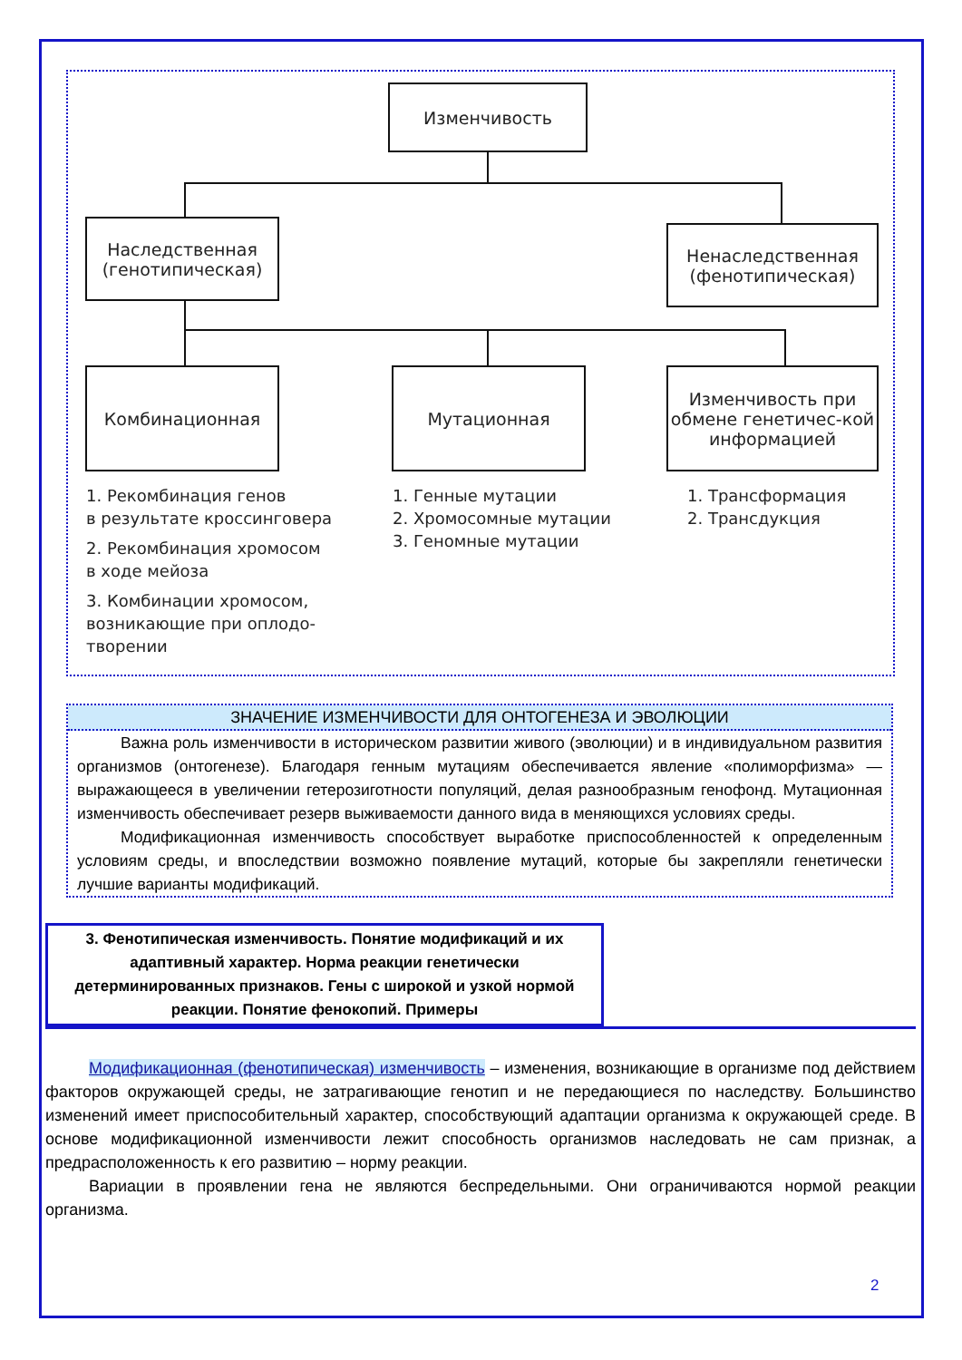Изменчивость
Наследственная
(генотипическая)
Ненаследственная
(фенотипическая)
Комбинационная Мутационная
Изменчивость при обмене генетичес-кой информацией
1. Рекомбинация генов
в результате кроссинговера
2. Рекомбинация хромосом
в ходе мейоза
3. Комбинации хромосом,
возникающие при оплодо-
творении
1. Генные мутации
2. Хромосомные мутации
3. Геномные мутации
1. Трансформация
2. Трансдукция
ЗНАЧЕНИЕ ИЗМЕНЧИВОСТИ ДЛЯ ОНТОГЕНЕЗА И ЭВОЛЮЦИИ
Важна роль изменчивости в историческом развитии живого (эволюции) и в индивидуальном развития организмов (онтогенезе). Благодаря генным мутациям обеспечивается явление «полиморфизма» — выражающееся в увеличении гетерозиготности популяций, делая разнообразным генофонд. Мутационная изменчивость обеспечивает резерв выживаемости данного вида в меняющихся условиях среды.
Модификационная изменчивость способствует выработке приспособленностей к определенным условиям среды, и впоследствии возможно появление мутаций, которые бы закрепляли генетически лучшие варианты модификаций.
3. Фенотипическая изменчивость. Понятие модификаций и их адаптивный характер. Норма реакции генетически детерминированных признаков. Гены с широкой и узкой нормой реакции. Понятие фенокопий. Примеры
Модификационная (фенотипическая) изменчивость – изменения, возникающие в организме под действием факторов окружающей среды, не затрагивающие генотип и не передающиеся по наследству. Большинство изменений имеет приспособительный характер, способствующий адаптации организма к окружающей среде. В основе модификационной изменчивости лежит способность организмов наследовать не сам признак, а предрасположенность к его развитию – норму реакции.
Вариации в проявлении гена не являются беспредельными. Они ограничиваются нормой реакции организма.
2